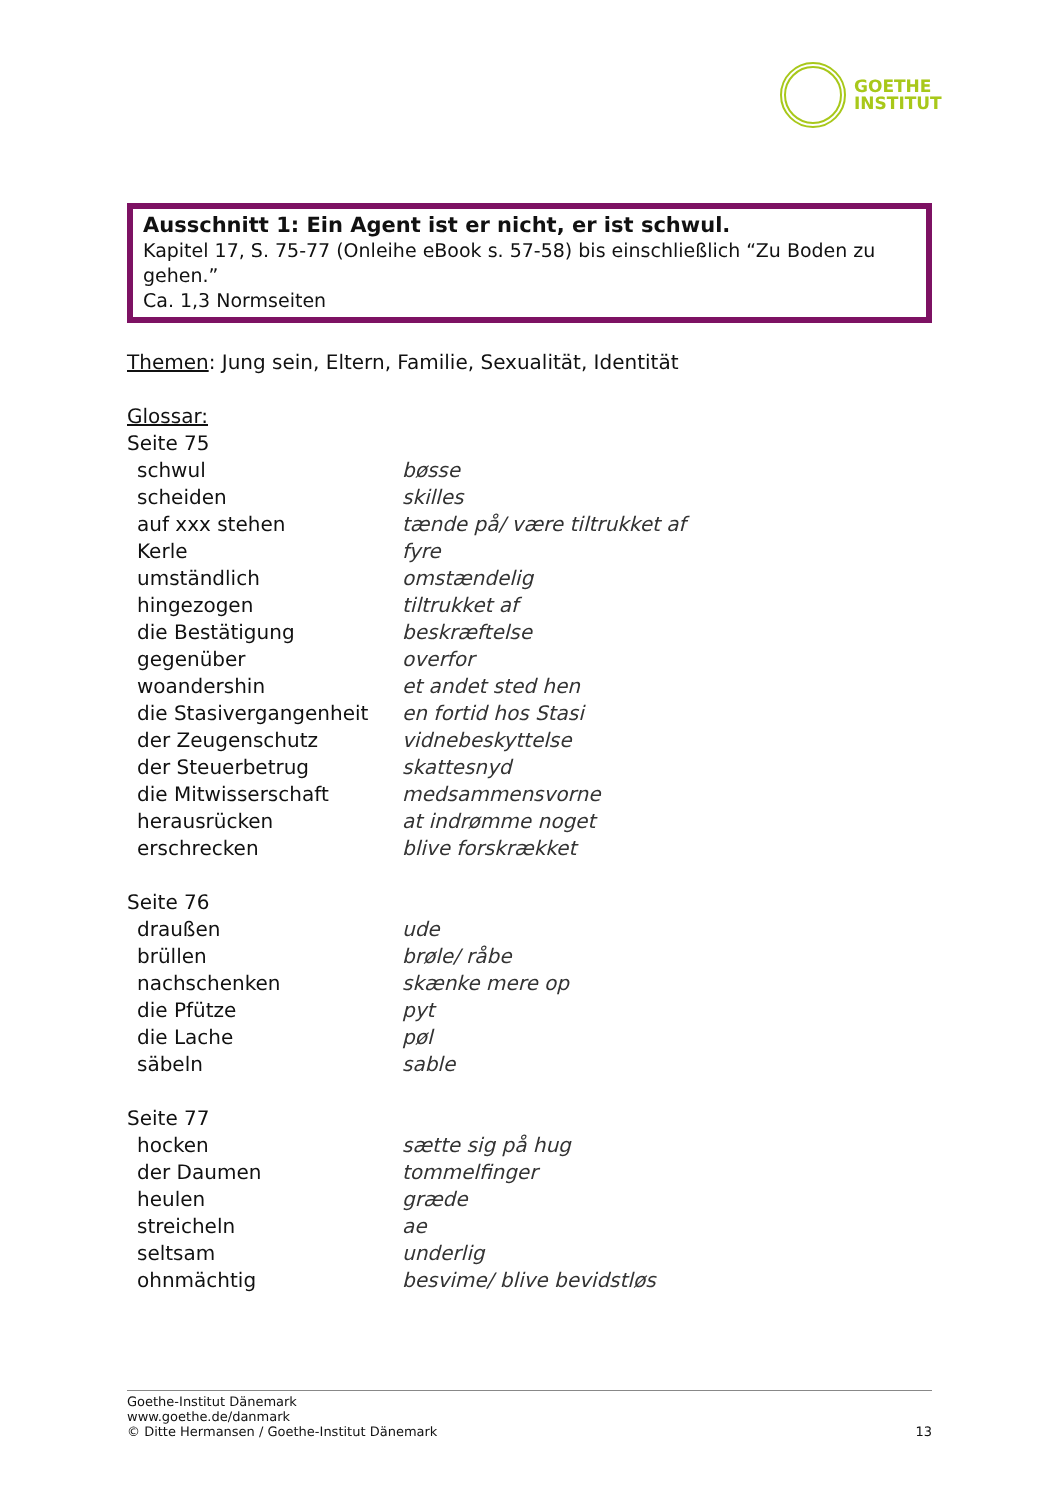GOETHE
INSTITUT
Ausschnitt 1: Ein Agent ist er nicht, er ist schwul.
Kapitel 17, S. 75-77 (Onleihe eBook s. 57-58) bis einschließlich “Zu Boden zu gehen.”
Ca. 1,3 Normseiten
Themen: Jung sein, Eltern, Familie, Sexualität, Identität
Glossar:
Seite 75
| schwul | bøsse |
| scheiden | skilles |
| auf xxx stehen | tænde på/ være tiltrukket af |
| Kerle | fyre |
| umständlich | omstændelig |
| hingezogen | tiltrukket af |
| die Bestätigung | beskræftelse |
| gegenüber | overfor |
| woandershin | et andet sted hen |
| die Stasivergangenheit | en fortid hos Stasi |
| der Zeugenschutz | vidnebeskyttelse |
| der Steuerbetrug | skattesnyd |
| die Mitwisserschaft | medsammensvorne |
| herausrücken | at indrømme noget |
| erschrecken | blive forskrækket |
Seite 76
| draußen | ude |
| brüllen | brøle/ råbe |
| nachschenken | skænke mere op |
| die Pfütze | pyt |
| die Lache | pøl |
| säbeln | sable |
Seite 77
| hocken | sætte sig på hug |
| der Daumen | tommelfinger |
| heulen | græde |
| streicheln | ae |
| seltsam | underlig |
| ohnmächtig | besvime/ blive bevidstløs |
Goethe-Institut Dänemark
www.goethe.de/danmark
© Ditte Hermansen / Goethe-Institut Dänemark 13